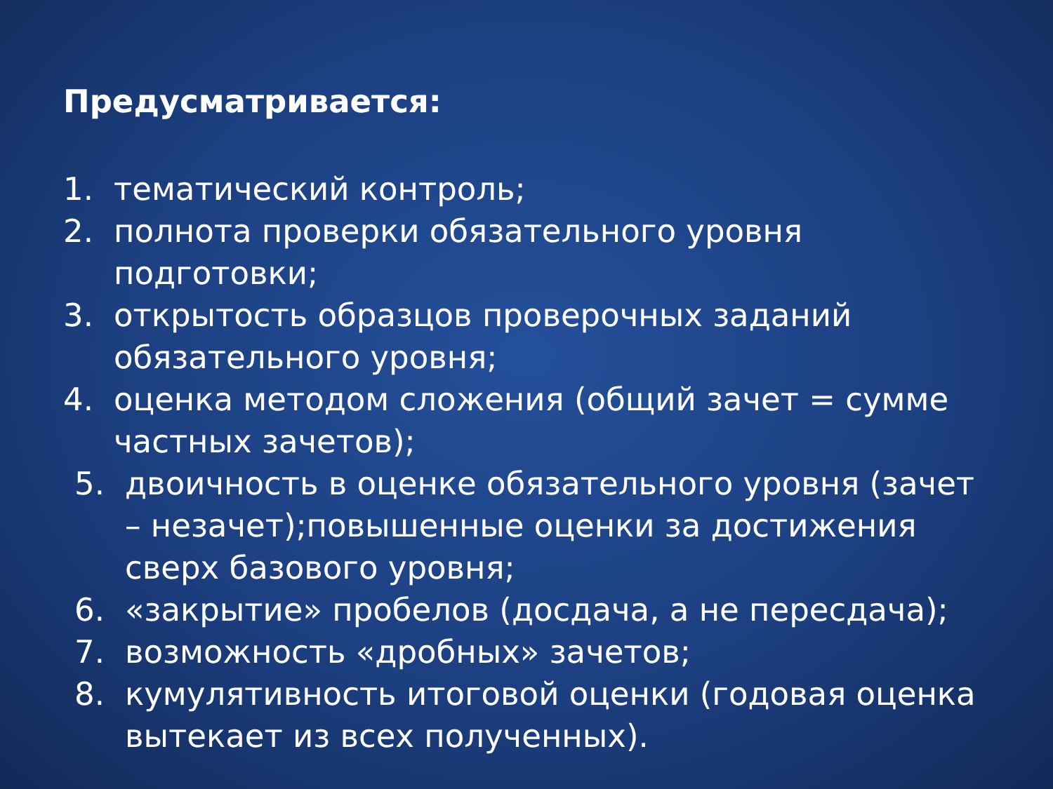Предусматривается:
1. тематический контроль;
2. полнота проверки обязательного уровня подготовки;
3. открытость образцов проверочных заданий обязательного уровня;
4. оценка методом сложения (общий зачет = сумме частных зачетов);
5. двоичность в оценке обязательного уровня (зачет – незачет);повышенные оценки за достижения сверх базового уровня;
6. «закрытие» пробелов (досдача, а не пересдача);
7. возможность «дробных» зачетов;
8. кумулятивность итоговой оценки (годовая оценка вытекает из всех полученных).